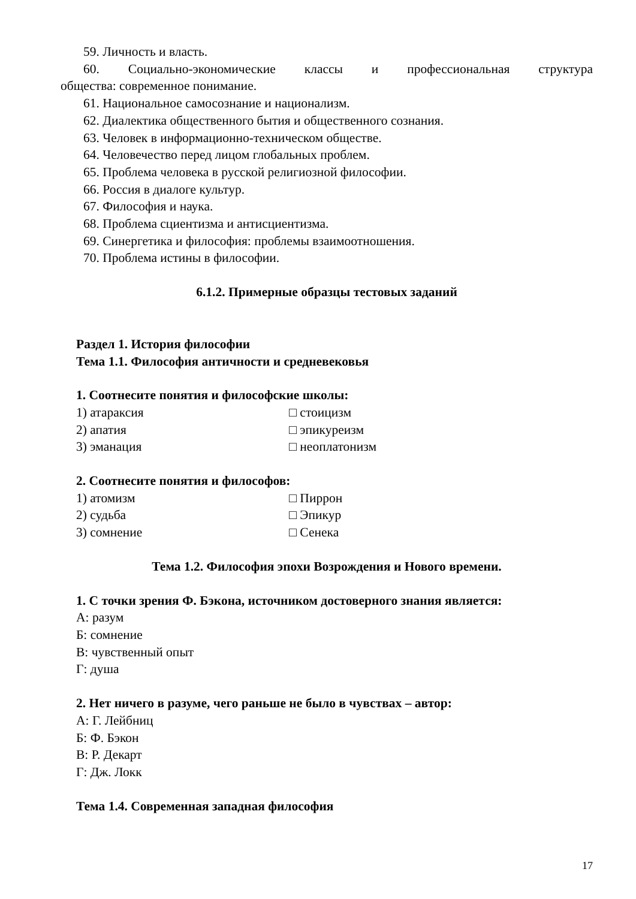59. Личность и власть.
60. Социально-экономические классы и профессиональная структура
общества: современное понимание.
61. Национальное самосознание и национализм.
62. Диалектика общественного бытия и общественного сознания.
63. Человек в информационно-техническом обществе.
64. Человечество перед лицом глобальных проблем.
65. Проблема человека в русской религиозной философии.
66. Россия в диалоге культур.
67. Философия и наука.
68. Проблема сциентизма и антисциентизма.
69. Синергетика и философия: проблемы взаимоотношения.
70. Проблема истины в философии.
6.1.2. Примерные образцы тестовых заданий
Раздел 1. История философии
Тема 1.1. Философия античности и средневековья
1. Соотнесите понятия и философские школы:
1) атараксия □ стоицизм
2) апатия □ эпикуреизм
3) эманация □ неоплатонизм
2. Соотнесите понятия и философов:
1) атомизм □ Пиррон
2) судьба □ Эпикур
3) сомнение □ Сенека
Тема 1.2. Философия эпохи Возрождения и Нового времени.
1. С точки зрения Ф. Бэкона, источником достоверного знания является:
А: разум
Б: сомнение
В: чувственный опыт
Г: душа
2. Нет ничего в разуме, чего раньше не было в чувствах – автор:
А: Г. Лейбниц
Б: Ф. Бэкон
В: Р. Декарт
Г: Дж. Локк
Тема 1.4. Современная западная философия
17